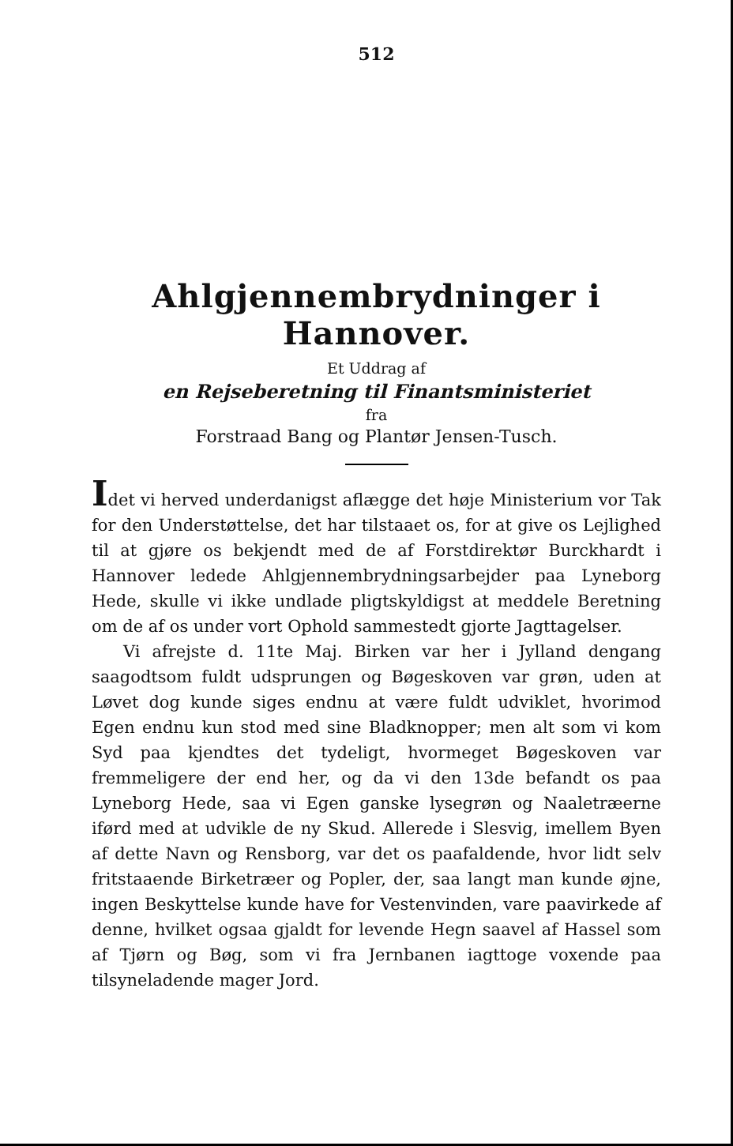512
Ahlgjennembrydninger i Hannover.
Et Uddrag af
en Rejseberetning til Finantsministeriet
fra
Forstraad Bang og Plantør Jensen-Tusch.
Idet vi herved underdanigst aflægge det høje Ministerium vor Tak for den Understøttelse, det har tilstaaet os, for at give os Lejlighed til at gjøre os bekjendt med de af Forstdirektør Burckhardt i Hannover ledede Ahlgjennembrydningsarbejder paa Lyneborg Hede, skulle vi ikke undlade pligtskyldigst at meddele Beretning om de af os under vort Ophold sammestedt gjorte Jagttagelser.
Vi afrejste d. 11te Maj. Birken var her i Jylland dengang saagodtsom fuldt udsprungen og Bøgeskoven var grøn, uden at Løvet dog kunde siges endnu at være fuldt udviklet, hvorimod Egen endnu kun stod med sine Bladknopper; men alt som vi kom Syd paa kjendtes det tydeligt, hvormeget Bøgeskoven var fremmeligere der end her, og da vi den 13de befandt os paa Lyneborg Hede, saa vi Egen ganske lysegrøn og Naaletræerne iførd med at udvikle de ny Skud. Allerede i Slesvig, imellem Byen af dette Navn og Rensborg, var det os paafaldende, hvor lidt selv fritstaaende Birketræer og Popler, der, saa langt man kunde øjne, ingen Beskyttelse kunde have for Vestenvinden, vare paavirkede af denne, hvilket ogsaa gjaldt for levende Hegn saavel af Hassel som af Tjørn og Bøg, som vi fra Jernbanen iagttoge voxende paa tilsyneladende mager Jord.